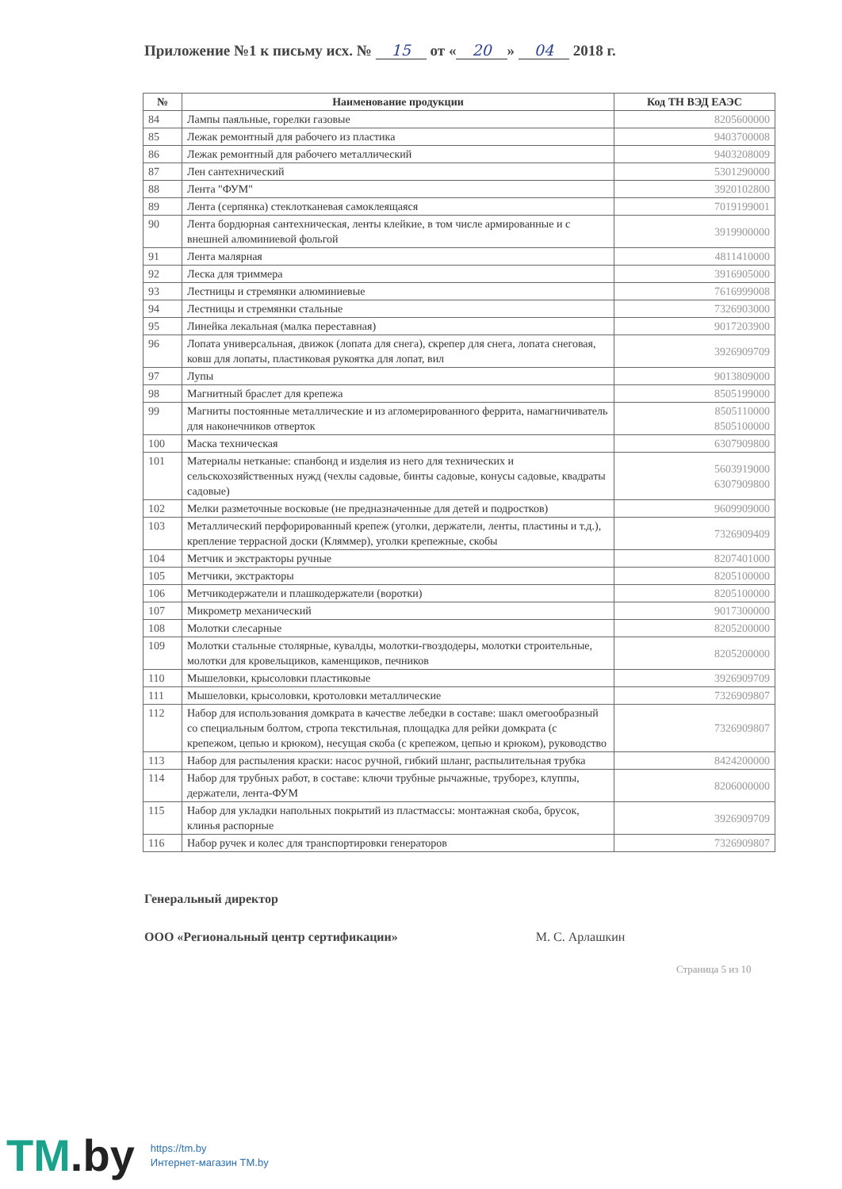Приложение №1 к письму исх. № 15 от « 20 » 04 2018 г.
| № | Наименование продукции | Код ТН ВЭД ЕАЭС |
| --- | --- | --- |
| 84 | Лампы паяльные, горелки газовые | 8205600000 |
| 85 | Лежак ремонтный для рабочего из пластика | 9403700008 |
| 86 | Лежак ремонтный для рабочего металлический | 9403208009 |
| 87 | Лен сантехнический | 5301290000 |
| 88 | Лента "ФУМ" | 3920102800 |
| 89 | Лента (серпянка) стеклотканевая самоклеящаяся | 7019199001 |
| 90 | Лента бордюрная сантехническая, ленты клейкие, в том числе армированные и с внешней алюминиевой фольгой | 3919900000 |
| 91 | Лента малярная | 4811410000 |
| 92 | Леска для триммера | 3916905000 |
| 93 | Лестницы и стремянки алюминиевые | 7616999008 |
| 94 | Лестницы и стремянки стальные | 7326903000 |
| 95 | Линейка лекальная (малка переставная) | 9017203900 |
| 96 | Лопата универсальная, движок (лопата для снега), скрепер для снега, лопата снеговая, ковш для лопаты, пластиковая рукоятка для лопат, вил | 3926909709 |
| 97 | Лупы | 9013809000 |
| 98 | Магнитный браслет для крепежа | 8505199000 |
| 99 | Магниты постоянные металлические и из агломерированного феррита, намагничиватель для наконечников отверток | 8505110000 8505100000 |
| 100 | Маска техническая | 6307909800 |
| 101 | Материалы нетканые: спанбонд и изделия из него для технических и сельскохозяйственных нужд (чехлы садовые, бинты садовые, конусы садовые, квадраты садовые) | 5603919000 6307909800 |
| 102 | Мелки разметочные восковые (не предназначенные для детей и подростков) | 9609909000 |
| 103 | Металлический перфорированный крепеж (уголки, держатели, ленты, пластины и т.д.), крепление террасной доски (Кляммер), уголки крепежные, скобы | 7326909409 |
| 104 | Метчик и экстракторы ручные | 8207401000 |
| 105 | Метчики, экстракторы | 8205100000 |
| 106 | Метчикодержатели и плашкодержатели (воротки) | 8205100000 |
| 107 | Микрометр механический | 9017300000 |
| 108 | Молотки слесарные | 8205200000 |
| 109 | Молотки стальные столярные, кувалды, молотки-гвоздодеры, молотки строительные, молотки для кровельщиков, каменщиков, печников | 8205200000 |
| 110 | Мышеловки, крысоловки пластиковые | 3926909709 |
| 111 | Мышеловки, крысоловки, кротоловки металлические | 7326909807 |
| 112 | Набор для использования домкрата в качестве лебедки в составе: шакл омегообразный со специальным болтом, стропа текстильная, площадка для рейки домкрата (с крепежом, цепью и крюком), несущая скоба (с крепежом, цепью и крюком), руководство | 7326909807 |
| 113 | Набор для распыления краски: насос ручной, гибкий шланг, распылительная трубка | 8424200000 |
| 114 | Набор для трубных работ, в составе: ключи трубные рычажные, труборез, клуппы, держатели, лента-ФУМ | 8206000000 |
| 115 | Набор для укладки напольных покрытий из пластмассы: монтажная скоба, брусок, клинья распорные | 3926909709 |
| 116 | Набор ручек и колес для транспортировки генераторов | 7326909807 |
Генеральный директор
ООО «Региональный центр сертификации» М. С. Арлашкин
Страница 5 из 10
TM.by
https://tm.by
Интернет-магазин TM.by